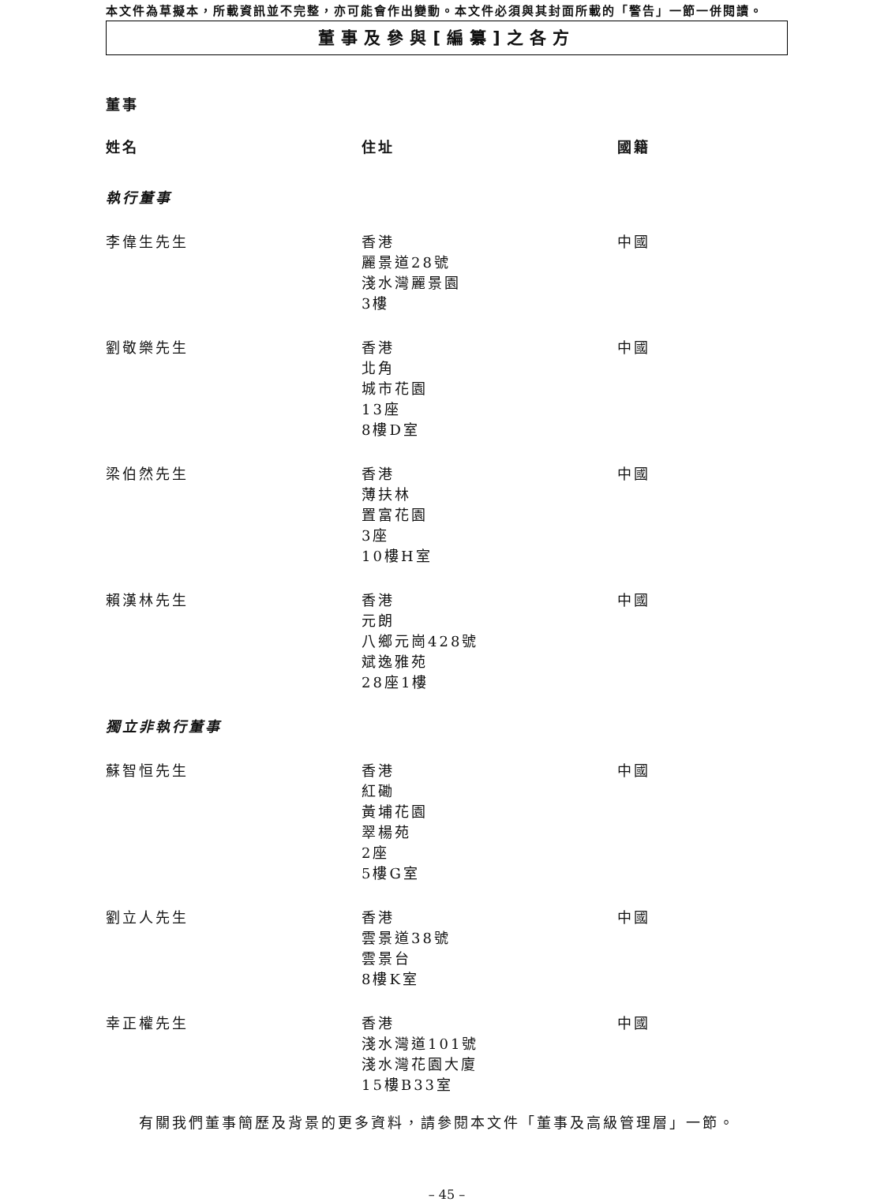本文件為草擬本，所載資訊並不完整，亦可能會作出變動。本文件必須與其封面所載的「警告」一節一併閱讀。
董事及參與[編纂]之各方
董事
| 姓名 | 住址 | 國籍 |
| --- | --- | --- |
| 執行董事 | | |
| 李偉生先生 | 香港 麗景道28號 淺水灣麗景園 3樓 | 中國 |
| 劉敬樂先生 | 香港 北角 城市花園 13座 8樓D室 | 中國 |
| 梁伯然先生 | 香港 薄扶林 置富花園 3座 10樓H室 | 中國 |
| 賴漢林先生 | 香港 元朗 八鄉元崗428號 斌逸雅苑 28座1樓 | 中國 |
| 獨立非執行董事 | | |
| 蘇智恒先生 | 香港 紅磡 黃埔花園 翠楊苑 2座 5樓G室 | 中國 |
| 劉立人先生 | 香港 雲景道38號 雲景台 8樓K室 | 中國 |
| 幸正權先生 | 香港 淺水灣道101號 淺水灣花園大廈 15樓B33室 | 中國 |
有關我們董事簡歷及背景的更多資料，請參閱本文件「董事及高級管理層」一節。
– 45 –